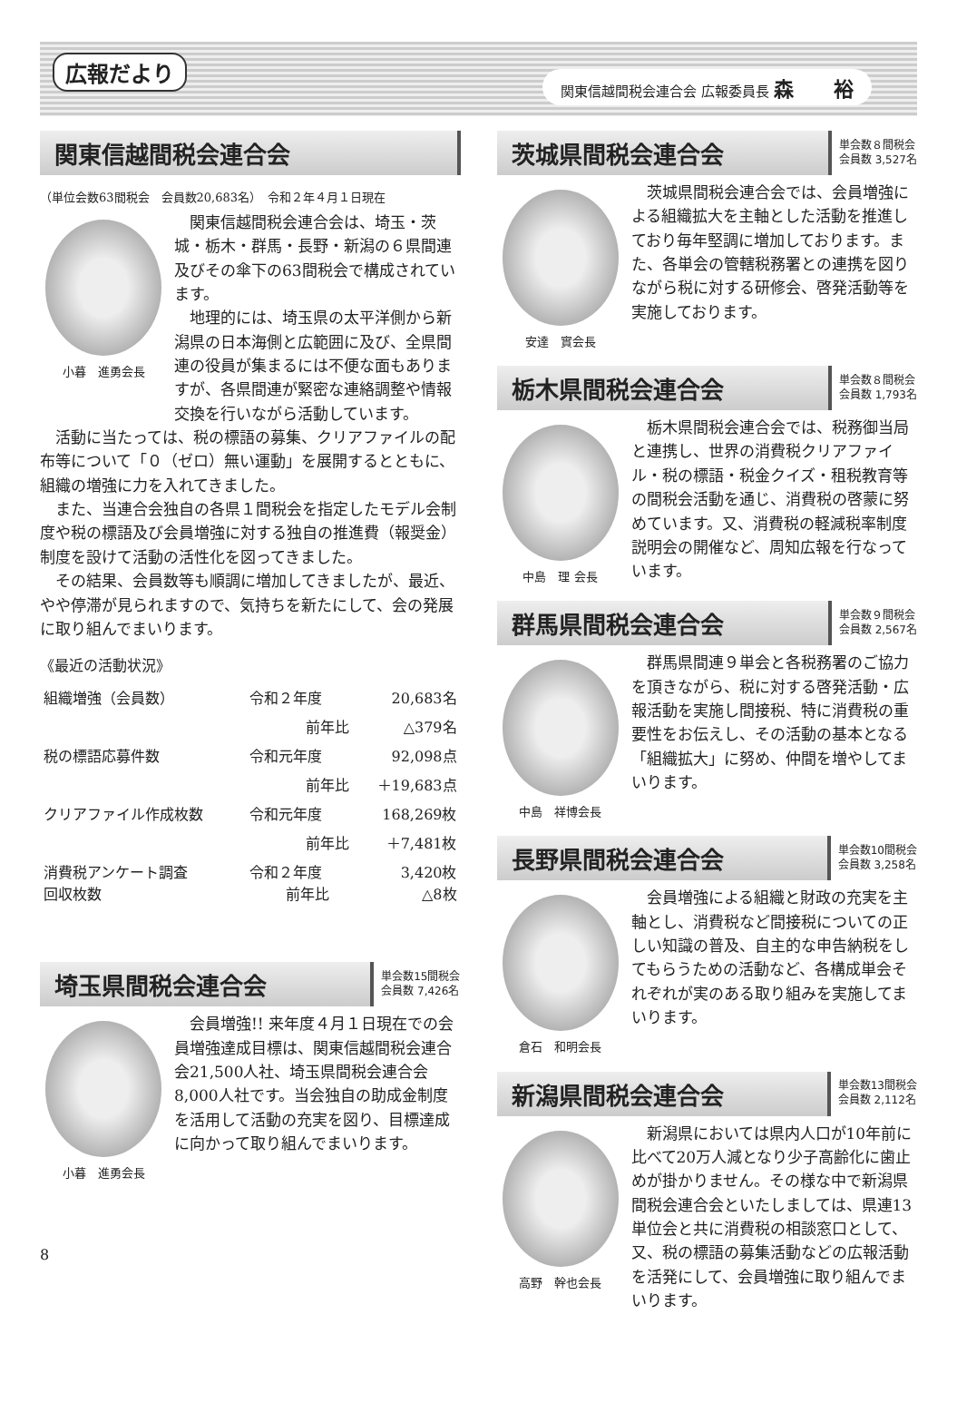広報だより
関東信越間税会連合会 広報委員長 森　　裕
関東信越間税会連合会
（単位会数63間税会　会員数20,683名）　令和２年４月１日現在
小暮　進勇会長
関東信越間税会連合会は、埼玉・茨城・栃木・群馬・長野・新潟の６県間連及びその傘下の63間税会で構成されています。
地理的には、埼玉県の太平洋側から新潟県の日本海側と広範囲に及び、全県間連の役員が集まるには不便な面もありますが、各県間連が緊密な連絡調整や情報交換を行いながら活動しています。
活動に当たっては、税の標語の募集、クリアファイルの配布等について「０（ゼロ）無い運動」を展開するとともに、組織の増強に力を入れてきました。
また、当連合会独自の各県１間税会を指定したモデル会制度や税の標語及び会員増強に対する独自の推進費（報奨金）制度を設けて活動の活性化を図ってきました。
その結果、会員数等も順調に増加してきましたが、最近、やや停滞が見られますので、気持ちを新たにして、会の発展に取り組んでまいります。
《最近の活動状況》
| 組織増強（会員数） | 令和２年度 | 20,683名 |
| | 前年比 | △379名 |
| 税の標語応募件数 | 令和元年度 | 92,098点 |
| | 前年比 | ＋19,683点 |
| クリアファイル作成枚数 | 令和元年度 | 168,269枚 |
| | 前年比 | ＋7,481枚 |
| 消費税アンケート調査 回収枚数 | 令和２年度 前年比 | 3,420枚 △8枚 |
埼玉県間税会連合会
単会数15間税会
会員数 7,426名
小暮　進勇会長
会員増強!! 来年度４月１日現在での会員増強達成目標は、関東信越間税会連合会21,500人社、埼玉県間税会連合会8,000人社です。当会独自の助成金制度を活用して活動の充実を図り、目標達成に向かって取り組んでまいります。
8
茨城県間税会連合会
単会数８間税会
会員数 3,527名
安達　實会長
茨城県間税会連合会では、会員増強による組織拡大を主軸とした活動を推進しており毎年堅調に増加しております。また、各単会の管轄税務署との連携を図りながら税に対する研修会、啓発活動等を実施しております。
栃木県間税会連合会
単会数８間税会
会員数 1,793名
中島　理 会長
栃木県間税会連合会では、税務御当局と連携し、世界の消費税クリアファイル・税の標語・税金クイズ・租税教育等の間税会活動を通じ、消費税の啓蒙に努めています。又、消費税の軽減税率制度説明会の開催など、周知広報を行なっています。
群馬県間税会連合会
単会数９間税会
会員数 2,567名
中島　祥博会長
群馬県間連９単会と各税務署のご協力を頂きながら、税に対する啓発活動・広報活動を実施し間接税、特に消費税の重要性をお伝えし、その活動の基本となる「組織拡大」に努め、仲間を増やしてまいります。
長野県間税会連合会
単会数10間税会
会員数 3,258名
倉石　和明会長
会員増強による組織と財政の充実を主軸とし、消費税など間接税についての正しい知識の普及、自主的な申告納税をしてもらうための活動など、各構成単会それぞれが実のある取り組みを実施してまいります。
新潟県間税会連合会
単会数13間税会
会員数 2,112名
高野　幹也会長
新潟県においては県内人口が10年前に比べて20万人減となり少子高齢化に歯止めが掛かりません。その様な中で新潟県間税会連合会といたしましては、県連13単位会と共に消費税の相談窓口として、又、税の標語の募集活動などの広報活動を活発にして、会員増強に取り組んでまいります。